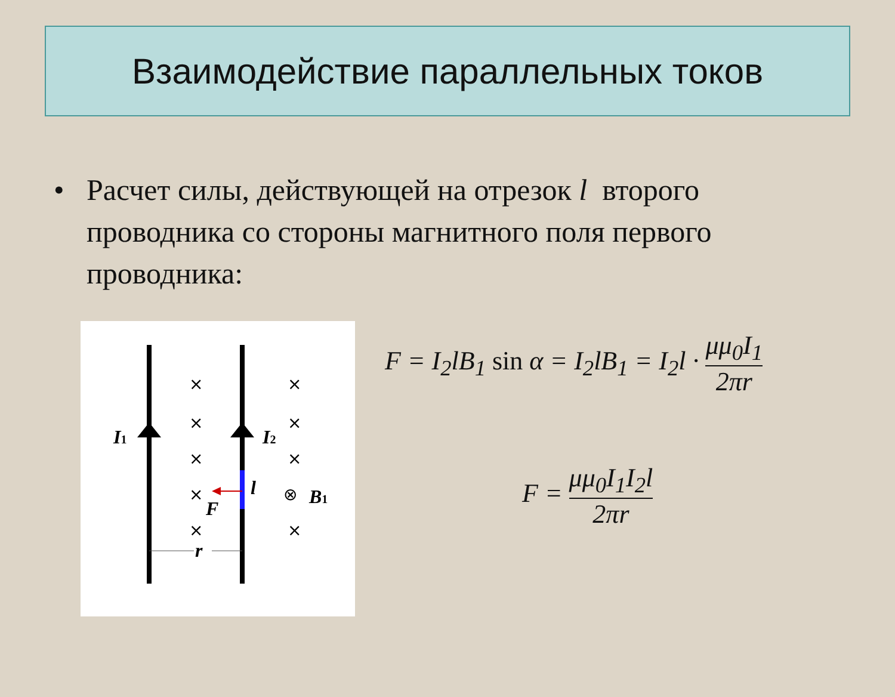Взаимодействие параллельных токов
• Расчет силы, действующей на отрезок l второго проводника со стороны магнитного поля первого проводника:
×
×
×
×
×
×
×
×
×
⊗
I1
I2
l
F
B1
r
F = I<sub>2</sub>lB<sub>1</sub> sin α = I<sub>2</sub>lB<sub>1</sub> = I<sub>2</sub>l · μμ<sub>0</sub>I<sub>1</sub> 2πr
F = μμ<sub>0</sub>I<sub>1</sub>I<sub>2</sub>l 2πr